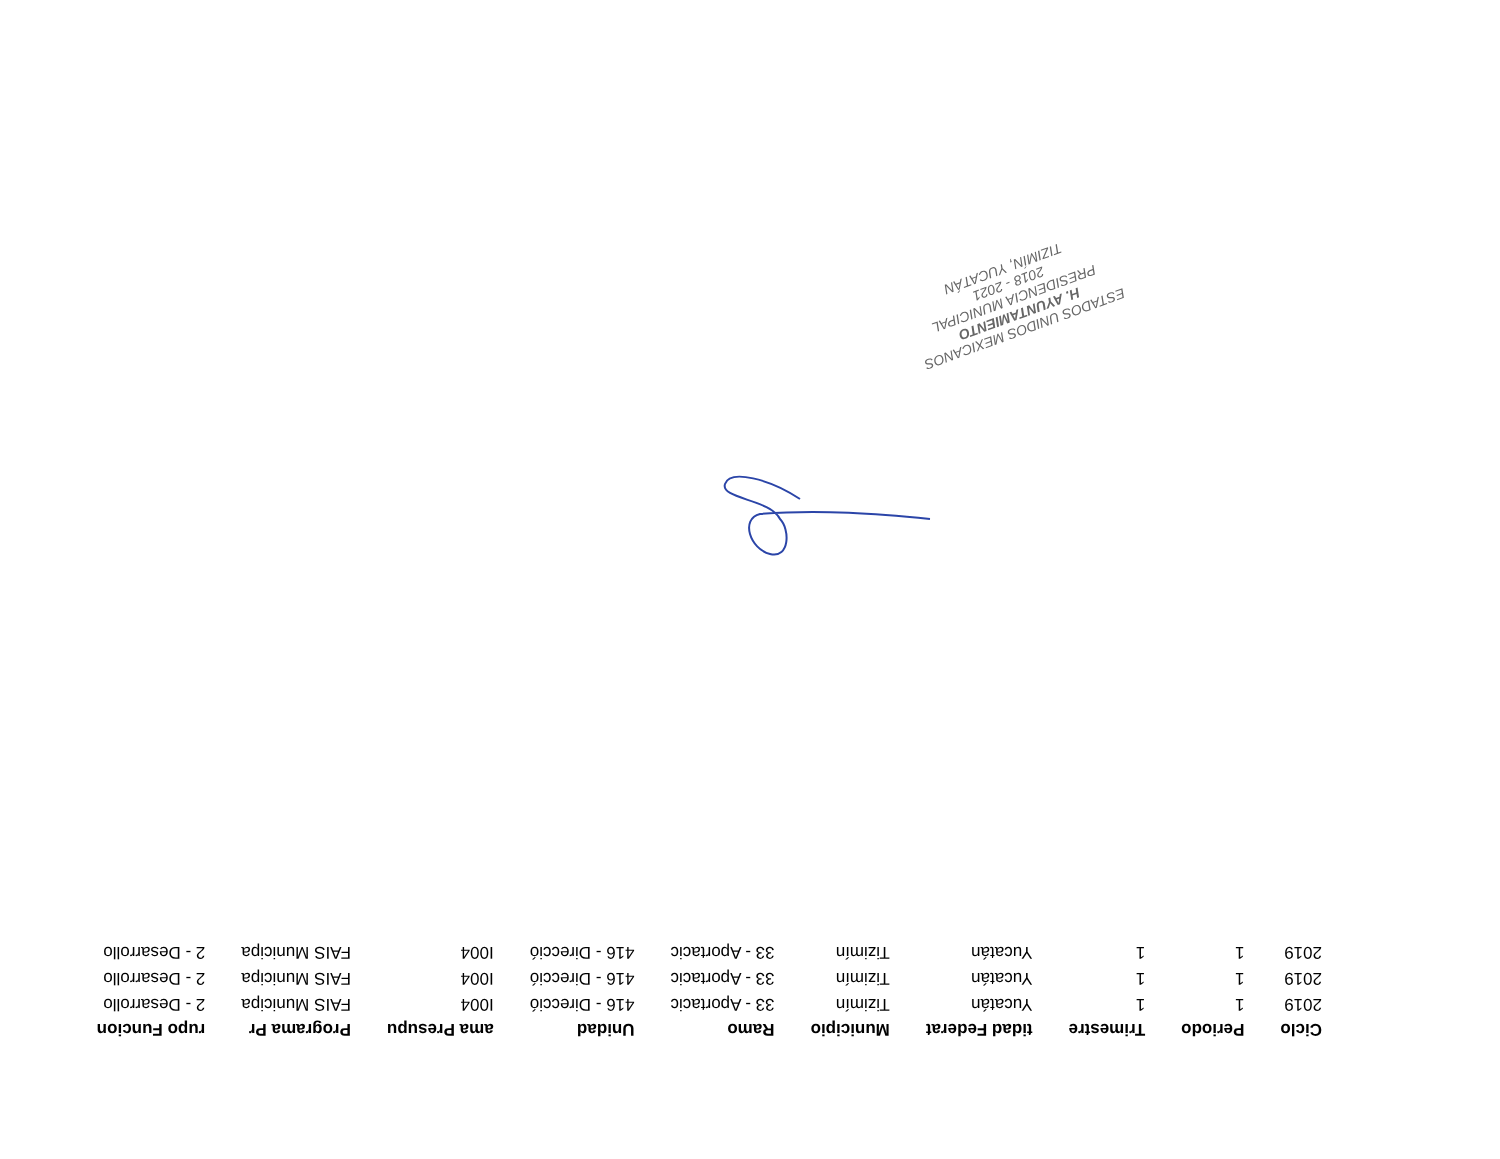| Ciclo | Periodo | Trimestre | tidad Federat | Municipio | Ramo | Unidad | ama Presupu | Programa Pr | rupo Funcion |
| --- | --- | --- | --- | --- | --- | --- | --- | --- | --- |
| 2019 | 1 | 1 | Yucatán | Tizimín | 33 - Aportacic | 416 - Direcció | I004 | FAIS Municipa | 2 - Desarrollo |
| 2019 | 1 | 1 | Yucatán | Tizimín | 33 - Aportacic | 416 - Direcció | I004 | FAIS Municipa | 2 - Desarrollo |
| 2019 | 1 | 1 | Yucatán | Tizimín | 33 - Aportacic | 416 - Direcció | I004 | FAIS Municipa | 2 - Desarrollo |
ESTADOS UNIDOS MEXICANOS
H. AYUNTAMIENTO
PRESIDENCIA MUNICIPAL
2018 - 2021
TIZIMÍN, YUCATÁN